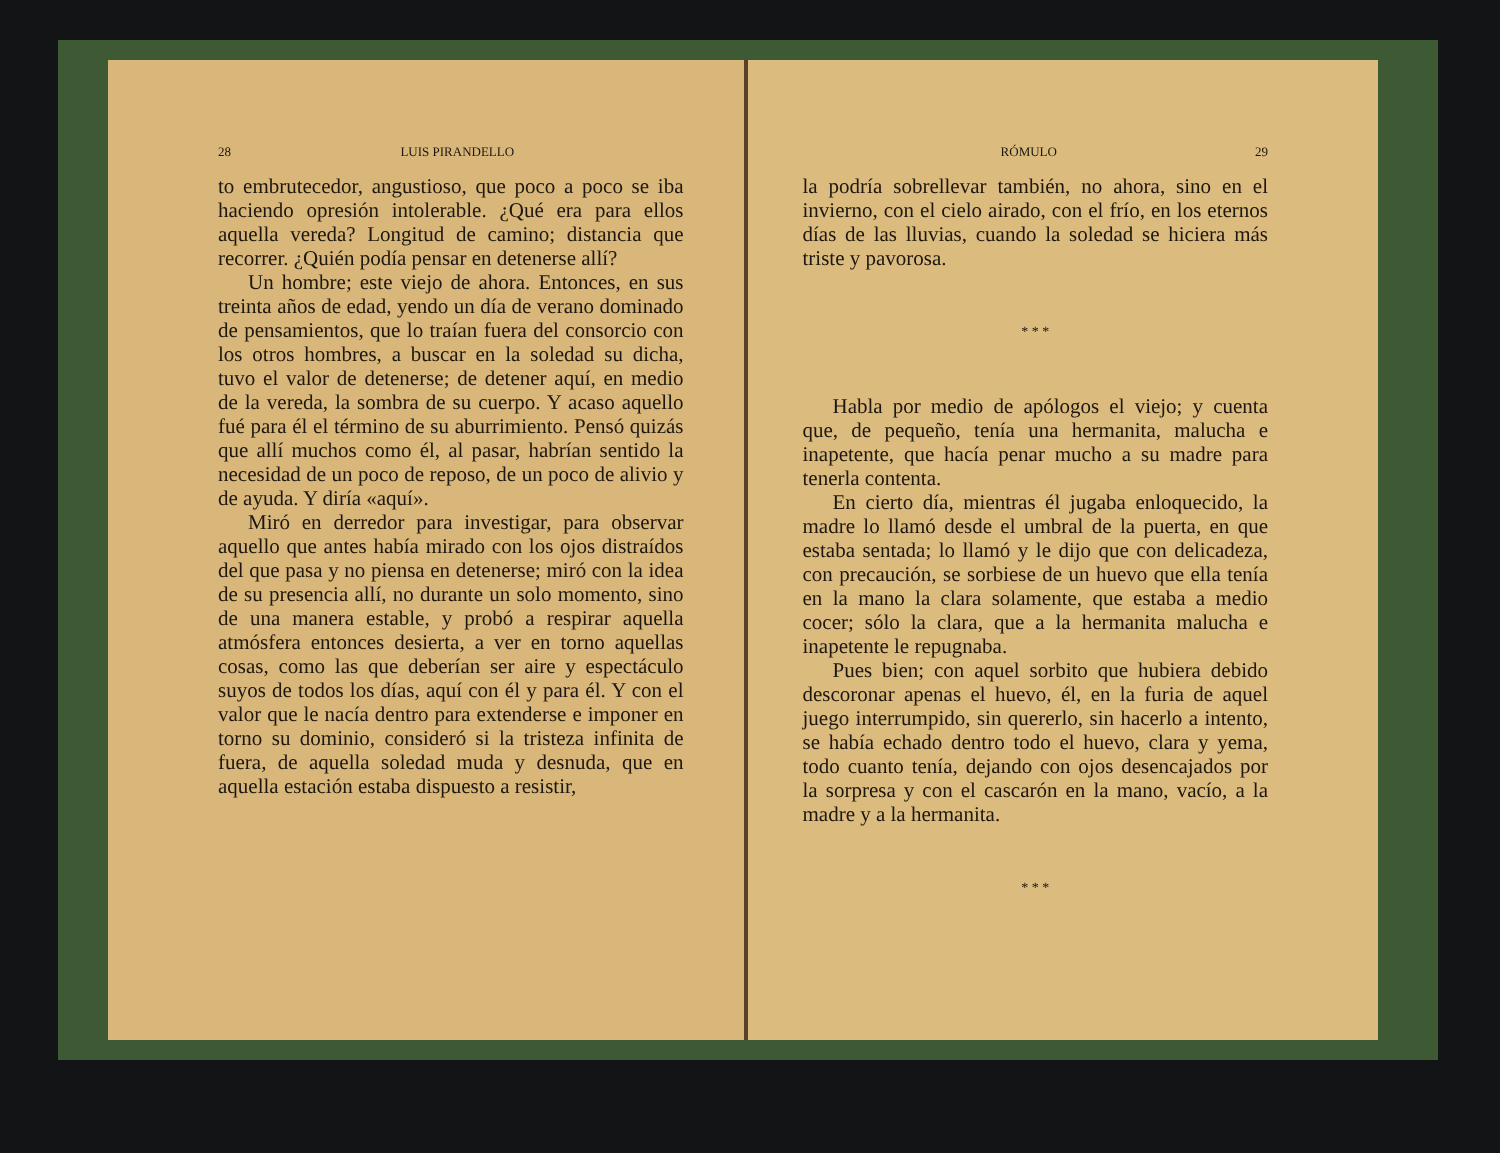28 LUIS PIRANDELLO
to embrutecedor, angustioso, que poco a poco se iba haciendo opresión intolerable. ¿Qué era para ellos aquella vereda? Longitud de camino; distancia que recorrer. ¿Quién podía pensar en detenerse allí?
Un hombre; este viejo de ahora. Entonces, en sus treinta años de edad, yendo un día de verano dominado de pensamientos, que lo traían fuera del consorcio con los otros hombres, a buscar en la soledad su dicha, tuvo el valor de detenerse; de detener aquí, en medio de la vereda, la sombra de su cuerpo. Y acaso aquello fué para él el término de su aburrimiento. Pensó quizás que allí muchos como él, al pasar, habrían sentido la necesidad de un poco de reposo, de un poco de alivio y de ayuda. Y diría «aquí».
Miró en derredor para investigar, para observar aquello que antes había mirado con los ojos distraídos del que pasa y no piensa en detenerse; miró con la idea de su presencia allí, no durante un solo momento, sino de una manera estable, y probó a respirar aquella atmósfera entonces desierta, a ver en torno aquellas cosas, como las que deberían ser aire y espectáculo suyos de todos los días, aquí con él y para él. Y con el valor que le nacía dentro para extenderse e imponer en torno su dominio, consideró si la tristeza infinita de fuera, de aquella soledad muda y desnuda, que en aquella estación estaba dispuesto a resistir,
RÓMULO 29
la podría sobrellevar también, no ahora, sino en el invierno, con el cielo airado, con el frío, en los eternos días de las lluvias, cuando la soledad se hiciera más triste y pavorosa.
* * *
Habla por medio de apólogos el viejo; y cuenta que, de pequeño, tenía una hermanita, malucha e inapetente, que hacía penar mucho a su madre para tenerla contenta.
En cierto día, mientras él jugaba enloquecido, la madre lo llamó desde el umbral de la puerta, en que estaba sentada; lo llamó y le dijo que con delicadeza, con precaución, se sorbiese de un huevo que ella tenía en la mano la clara solamente, que estaba a medio cocer; sólo la clara, que a la hermanita malucha e inapetente le repugnaba.
Pues bien; con aquel sorbito que hubiera debido descoronar apenas el huevo, él, en la furia de aquel juego interrumpido, sin quererlo, sin hacerlo a intento, se había echado dentro todo el huevo, clara y yema, todo cuanto tenía, dejando con ojos desencajados por la sorpresa y con el cascarón en la mano, vacío, a la madre y a la hermanita.
* * *